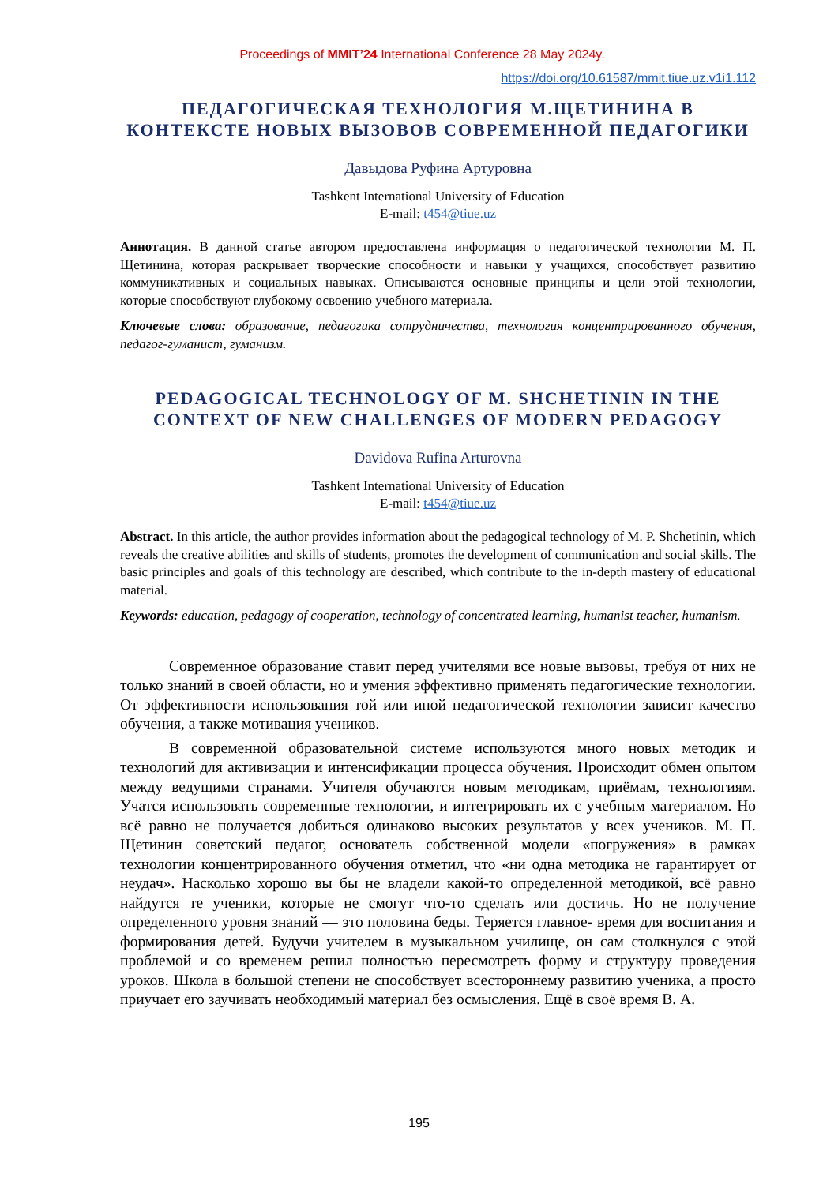Proceedings of MMIT’24 International Conference 28 May 2024y.
https://doi.org/10.61587/mmit.tiue.uz.v1i1.112
ПЕДАГОГИЧЕСКАЯ ТЕХНОЛОГИЯ М.ЩЕТИНИНА В КОНТЕКСТЕ НОВЫХ ВЫЗОВОВ СОВРЕМЕННОЙ ПЕДАГОГИКИ
Давыдова Руфина Артуровна
Tashkent International University of Education
E-mail: t454@tiue.uz
Аннотация. В данной статье автором предоставлена информация о педагогической технологии М. П. Щетинина, которая раскрывает творческие способности и навыки у учащихся, способствует развитию коммуникативных и социальных навыках. Описываются основные принципы и цели этой технологии, которые способствуют глубокому освоению учебного материала.
Ключевые слова: образование, педагогика сотрудничества, технология концентрированного обучения, педагог-гуманист, гуманизм.
PEDAGOGICAL TECHNOLOGY OF M. SHCHETININ IN THE CONTEXT OF NEW CHALLENGES OF MODERN PEDAGOGY
Davidova Rufina Arturovna
Tashkent International University of Education
E-mail: t454@tiue.uz
Abstract. In this article, the author provides information about the pedagogical technology of M. P. Shchetinin, which reveals the creative abilities and skills of students, promotes the development of communication and social skills. The basic principles and goals of this technology are described, which contribute to the in-depth mastery of educational material.
Keywords: education, pedagogy of cooperation, technology of concentrated learning, humanist teacher, humanism.
Современное образование ставит перед учителями все новые вызовы, требуя от них не только знаний в своей области, но и умения эффективно применять педагогические технологии. От эффективности использования той или иной педагогической технологии зависит качество обучения, а также мотивация учеников.
В современной образовательной системе используются много новых методик и технологий для активизации и интенсификации процесса обучения. Происходит обмен опытом между ведущими странами. Учителя обучаются новым методикам, приёмам, технологиям. Учатся использовать современные технологии, и интегрировать их с учебным материалом. Но всё равно не получается добиться одинаково высоких результатов у всех учеников. М. П. Щетинин советский педагог, основатель собственной модели «погружения» в рамках технологии концентрированного обучения отметил, что «ни одна методика не гарантирует от неудач». Насколько хорошо вы бы не владели какой-то определенной методикой, всё равно найдутся те ученики, которые не смогут что-то сделать или достичь. Но не получение определенного уровня знаний — это половина беды. Теряется главное- время для воспитания и формирования детей. Будучи учителем в музыкальном училище, он сам столкнулся с этой проблемой и со временем решил полностью пересмотреть форму и структуру проведения уроков. Школа в большой степени не способствует всестороннему развитию ученика, а просто приучает его заучивать необходимый материал без осмысления. Ещё в своё время В. А.
195